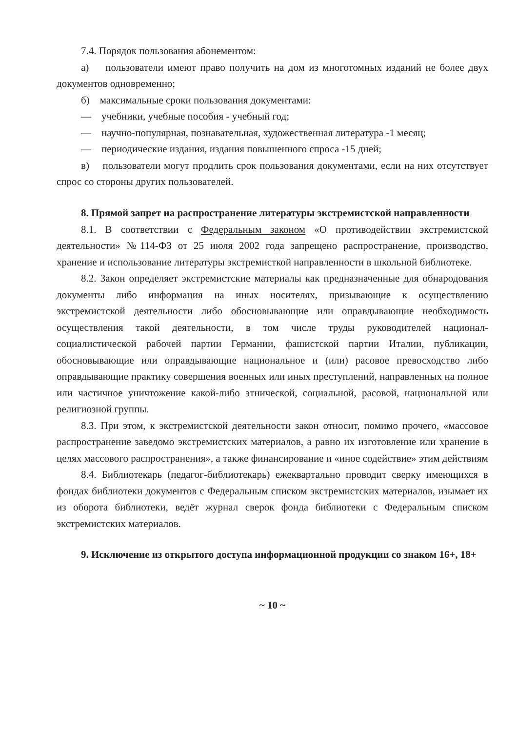7.4. Порядок пользования абонементом:
а) пользователи имеют право получить на дом из многотомных изданий не более двух документов одновременно;
б) максимальные сроки пользования документами:
— учебники, учебные пособия - учебный год;
— научно-популярная, познавательная, художественная литература -1 месяц;
— периодические издания, издания повышенного спроса -15 дней;
в) пользователи могут продлить срок пользования документами, если на них отсутствует спрос со стороны других пользователей.
8. Прямой запрет на распространение литературы экстремистской направленности
8.1. В соответствии с Федеральным законом «О противодействии экстремистской деятельности» №114-ФЗ от 25 июля 2002 года запрещено распространение, производство, хранение и использование литературы экстремисткой направленности в школьной библиотеке.
8.2. Закон определяет экстремистские материалы как предназначенные для обнародования документы либо информация на иных носителях, призывающие к осуществлению экстремистской деятельности либо обосновывающие или оправдывающие необходимость осуществления такой деятельности, в том числе труды руководителей национал- социалистической рабочей партии Германии, фашистской партии Италии, публикации, обосновывающие или оправдывающие национальное и (или) расовое превосходство либо оправдывающие практику совершения военных или иных преступлений, направленных на полное или частичное уничтожение какой-либо этнической, социальной, расовой, национальной или религиозной группы.
8.3. При этом, к экстремистской деятельности закон относит, помимо прочего, «массовое распространение заведомо экстремистских материалов, а равно их изготовление или хранение в целях массового распространения», а также финансирование и «иное содействие» этим действиям
8.4. Библиотекарь (педагог-библиотекарь) ежеквартально проводит сверку имеющихся в фондах библиотеки документов с Федеральным списком экстремистских материалов, изымает их из оборота библиотеки, ведёт журнал сверок фонда библиотеки с Федеральным списком экстремистских материалов.
9. Исключение из открытого доступа информационной продукции со знаком 16+, 18+
~ 10 ~